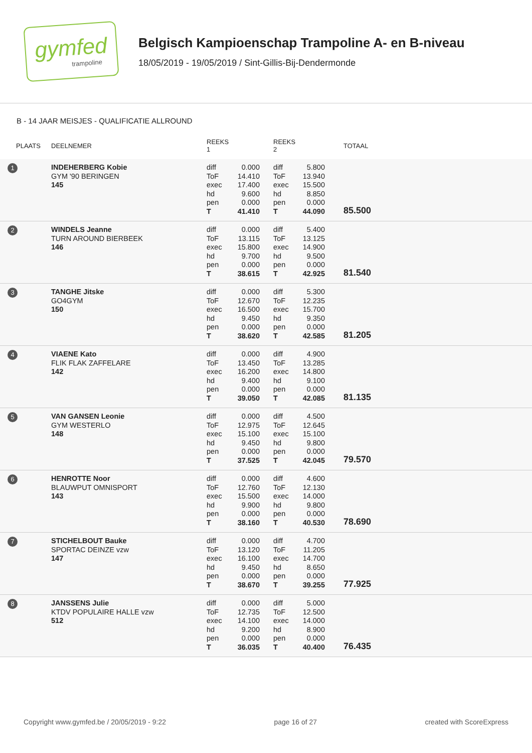gymfed
trampoline
Belgisch Kampioenschap Trampoline A- en B-niveau
18/05/2019 - 19/05/2019 / Sint-Gillis-Bij-Dendermonde
B - 14 JAAR MEISJES - QUALIFICATIE ALLROUND
| PLAATS | DEELNEMER | REEKS 1 | | REEKS 2 | | TOTAAL |
| --- | --- | --- | --- | --- | --- | --- |
| 1 | INDEHERBERG Kobie GYM '90 BERINGEN 145 | diff ToF exec hd pen T | 0.000 14.410 17.400 9.600 0.000 41.410 | diff ToF exec hd pen T | 5.800 13.940 15.500 8.850 0.000 44.090 | 85.500 |
| 2 | WINDELS Jeanne TURN AROUND BIERBEEK 146 | diff ToF exec hd pen T | 0.000 13.115 15.800 9.700 0.000 38.615 | diff ToF exec hd pen T | 5.400 13.125 14.900 9.500 0.000 42.925 | 81.540 |
| 3 | TANGHE Jitske GO4GYM 150 | diff ToF exec hd pen T | 0.000 12.670 16.500 9.450 0.000 38.620 | diff ToF exec hd pen T | 5.300 12.235 15.700 9.350 0.000 42.585 | 81.205 |
| 4 | VIAENE Kato FLIK FLAK ZAFFELARE 142 | diff ToF exec hd pen T | 0.000 13.450 16.200 9.400 0.000 39.050 | diff ToF exec hd pen T | 4.900 13.285 14.800 9.100 0.000 42.085 | 81.135 |
| 5 | VAN GANSEN Leonie GYM WESTERLO 148 | diff ToF exec hd pen T | 0.000 12.975 15.100 9.450 0.000 37.525 | diff ToF exec hd pen T | 4.500 12.645 15.100 9.800 0.000 42.045 | 79.570 |
| 6 | HENROTTE Noor BLAUWPUT OMNISPORT 143 | diff ToF exec hd pen T | 0.000 12.760 15.500 9.900 0.000 38.160 | diff ToF exec hd pen T | 4.600 12.130 14.000 9.800 0.000 40.530 | 78.690 |
| 7 | STICHELBOUT Bauke SPORTAC DEINZE vzw 147 | diff ToF exec hd pen T | 0.000 13.120 16.100 9.450 0.000 38.670 | diff ToF exec hd pen T | 4.700 11.205 14.700 8.650 0.000 39.255 | 77.925 |
| 8 | JANSSENS Julie KTDV POPULAIRE HALLE vzw 512 | diff ToF exec hd pen T | 0.000 12.735 14.100 9.200 0.000 36.035 | diff ToF exec hd pen T | 5.000 12.500 14.000 8.900 0.000 40.400 | 76.435 |
Copyright www.gymfed.be / 20/05/2019 - 9:22 page 16 of 27 created with ScoreExpress